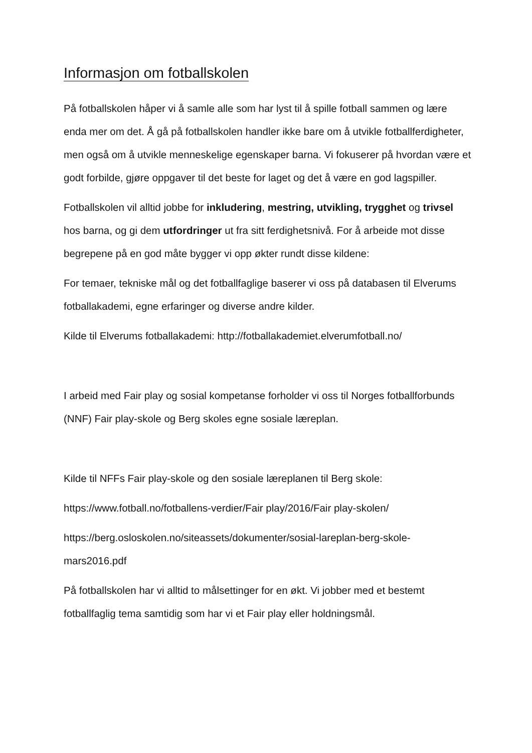Informasjon om fotballskolen
På fotballskolen håper vi å samle alle som har lyst til å spille fotball sammen og lære enda mer om det. Å gå på fotballskolen handler ikke bare om å utvikle fotballferdigheter, men også om å utvikle menneskelige egenskaper barna. Vi fokuserer på hvordan være et godt forbilde, gjøre oppgaver til det beste for laget og det å være en god lagspiller.
Fotballskolen vil alltid jobbe for inkludering, mestring, utvikling, trygghet og trivsel hos barna, og gi dem utfordringer ut fra sitt ferdighetsnivå. For å arbeide mot disse begrepene på en god måte bygger vi opp økter rundt disse kildene:
For temaer, tekniske mål og det fotballfaglige baserer vi oss på databasen til Elverums fotballakademi, egne erfaringer og diverse andre kilder.
Kilde til Elverums fotballakademi: http://fotballakademiet.elverumfotball.no/
I arbeid med Fair play og sosial kompetanse forholder vi oss til Norges fotballforbunds (NNF) Fair play-skole og Berg skoles egne sosiale læreplan.
Kilde til NFFs Fair play-skole og den sosiale læreplanen til Berg skole:
https://www.fotball.no/fotballens-verdier/Fair play/2016/Fair play-skolen/
https://berg.osloskolen.no/siteassets/dokumenter/sosial-lareplan-berg-skole-mars2016.pdf
På fotballskolen har vi alltid to målsettinger for en økt. Vi jobber med et bestemt fotballfaglig tema samtidig som har vi et Fair play eller holdningsmål.